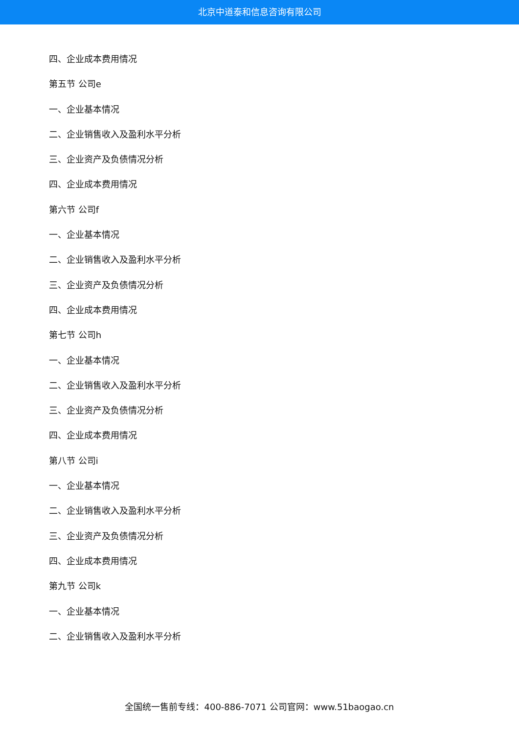北京中道泰和信息咨询有限公司
四、企业成本费用情况
第五节 公司e
一、企业基本情况
二、企业销售收入及盈利水平分析
三、企业资产及负债情况分析
四、企业成本费用情况
第六节 公司f
一、企业基本情况
二、企业销售收入及盈利水平分析
三、企业资产及负债情况分析
四、企业成本费用情况
第七节 公司h
一、企业基本情况
二、企业销售收入及盈利水平分析
三、企业资产及负债情况分析
四、企业成本费用情况
第八节 公司i
一、企业基本情况
二、企业销售收入及盈利水平分析
三、企业资产及负债情况分析
四、企业成本费用情况
第九节 公司k
一、企业基本情况
二、企业销售收入及盈利水平分析
全国统一售前专线：400-886-7071 公司官网：www.51baogao.cn